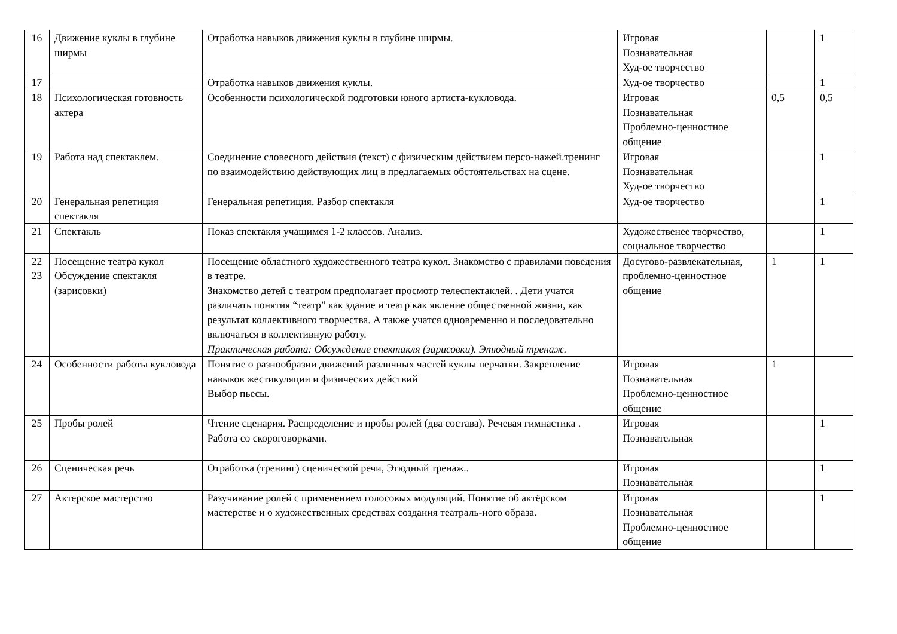| 16 | Движение куклы в глубине ширмы | Отработка навыков движения куклы в глубине ширмы. | Игровая Познавательная Худ-ое творчество | | 1 |
| 17 | | Отработка навыков движения куклы. | Худ-ое творчество | | 1 |
| 18 | Психологическая готовность актера | Особенности психологической подготовки юного артиста-кукловода. | Игровая Познавательная Проблемно-ценностное общение | 0,5 | 0,5 |
| 19 | Работа над спектаклем. | Соединение словесного действия (текст) с физическим действием персо-нажей.тренинг по взаимодействию действующих лиц в предлагаемых обстоятельствах на сцене. | Игровая Познавательная Худ-ое творчество | | 1 |
| 20 | Генеральная репетиция спектакля | Генеральная репетиция. Разбор спектакля | Худ-ое творчество | | 1 |
| 21 | Спектакль | Показ спектакля учащимся 1-2 классов. Анализ. | Художественее творчество, социальное творчество | | 1 |
| 22 23 | Посещение театра кукол Обсуждение спектакля (зарисовки) | Посещение областного художественного театра кукол. Знакомство с правилами поведения в театре. Знакомство детей с театром предполагает просмотр телеспектаклей. . Дети учатся различать понятия “театр” как здание и театр как явление общественной жизни, как результат коллективного творчества. А также учатся одновременно и последовательно включаться в коллективную работу. Практическая работа: Обсуждение спектакля (зарисовки). Этюдный тренаж. | Досугово-развлекательная, проблемно-ценностное общение | 1 | 1 |
| 24 | Особенности работы кукловода | Понятие о разнообразии движений различных частей куклы перчатки. Закрепление навыков жестикуляции и физических действий Выбор пьесы. | Игровая Познавательная Проблемно-ценностное общение | 1 | |
| 25 | Пробы ролей | Чтение сценария. Распределение и пробы ролей (два состава). Речевая гимнастика . Работа со скороговорками. | Игровая Познавательная | | 1 |
| 26 | Сценическая речь | Отработка (тренинг) сценической речи, Этюдный тренаж.. | Игровая Познавательная | | 1 |
| 27 | Актерское мастерство | Разучивание ролей с применением голосовых модуляций. Понятие об актёрском мастерстве и о художественных средствах создания театраль-ного образа. | Игровая Познавательная Проблемно-ценностное общение | | 1 |